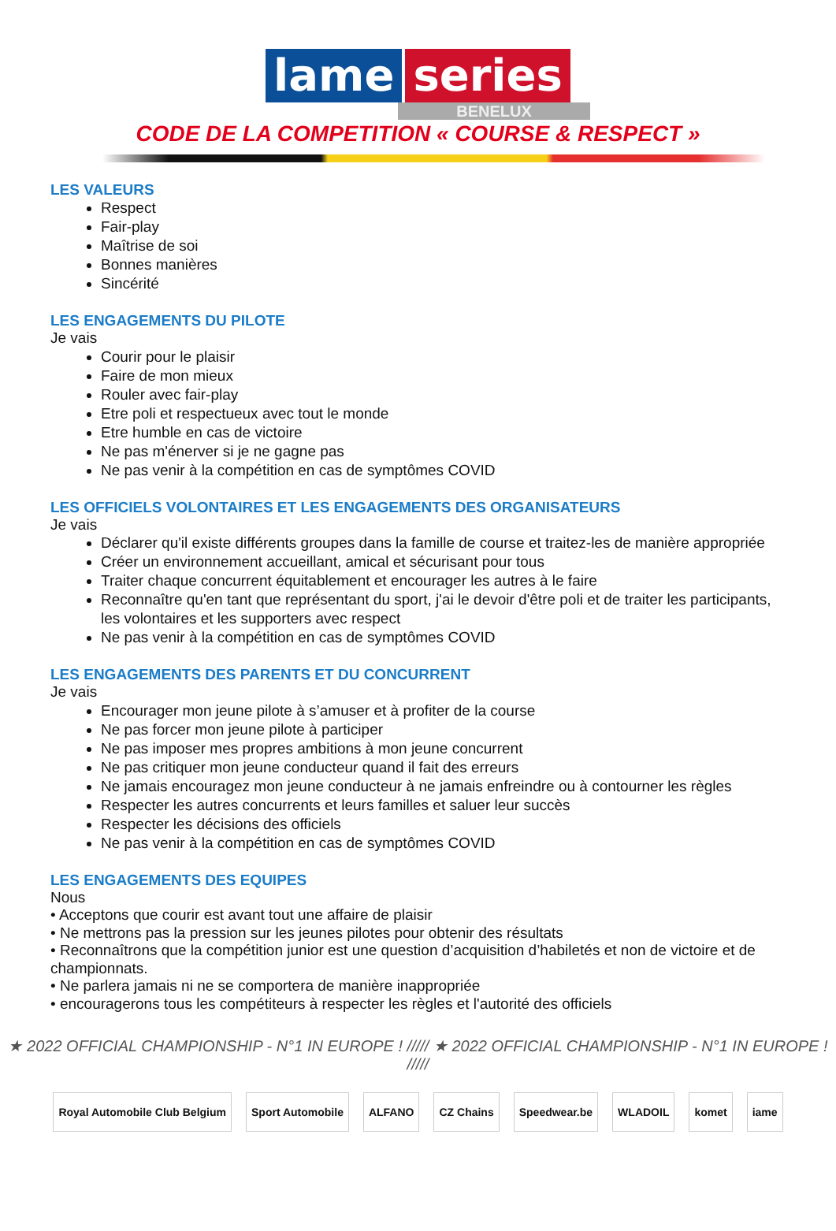lame series
BENELUX
CODE DE LA COMPETITION « COURSE & RESPECT »
LES VALEURS
Respect
Fair-play
Maîtrise de soi
Bonnes manières
Sincérité
LES ENGAGEMENTS DU PILOTE
Je vais
Courir pour le plaisir
Faire de mon mieux
Rouler avec fair-play
Etre poli et respectueux avec tout le monde
Etre humble en cas de victoire
Ne pas m'énerver si je ne gagne pas
Ne pas venir à la compétition en cas de symptômes COVID
LES OFFICIELS VOLONTAIRES ET LES ENGAGEMENTS DES ORGANISATEURS
Je vais
Déclarer qu'il existe différents groupes dans la famille de course et traitez-les de manière appropriée
Créer un environnement accueillant, amical et sécurisant pour tous
Traiter chaque concurrent équitablement et encourager les autres à le faire
Reconnaître qu'en tant que représentant du sport, j'ai le devoir d'être poli et de traiter les participants, les volontaires et les supporters avec respect
Ne pas venir à la compétition en cas de symptômes COVID
LES ENGAGEMENTS DES PARENTS ET DU CONCURRENT
Je vais
Encourager mon jeune pilote à s’amuser et à profiter de la course
Ne pas forcer mon jeune pilote à participer
Ne pas imposer mes propres ambitions à mon jeune concurrent
Ne pas critiquer mon jeune conducteur quand il fait des erreurs
Ne jamais encouragez mon jeune conducteur à ne jamais enfreindre ou à contourner les règles
Respecter les autres concurrents et leurs familles et saluer leur succès
Respecter les décisions des officiels
Ne pas venir à la compétition en cas de symptômes COVID
LES ENGAGEMENTS DES EQUIPES
Nous
• Acceptons que courir est avant tout une affaire de plaisir
• Ne mettrons pas la pression sur les jeunes pilotes pour obtenir des résultats
• Reconnaîtrons que la compétition junior est une question d’acquisition d’habiletés et non de victoire et de championnats.
• Ne parlera jamais ni ne se comportera de manière inappropriée
• encouragerons tous les compétiteurs à respecter les règles et l'autorité des officiels
★ 2022 OFFICIAL CHAMPIONSHIP - N°1 IN EUROPE ! ///// ★ 2022 OFFICIAL CHAMPIONSHIP - N°1 IN EUROPE ! /////
Royal Automobile Club Belgium Sport Automobile ALFANO CZ Chains Speedwear.be WLADOIL komet iame